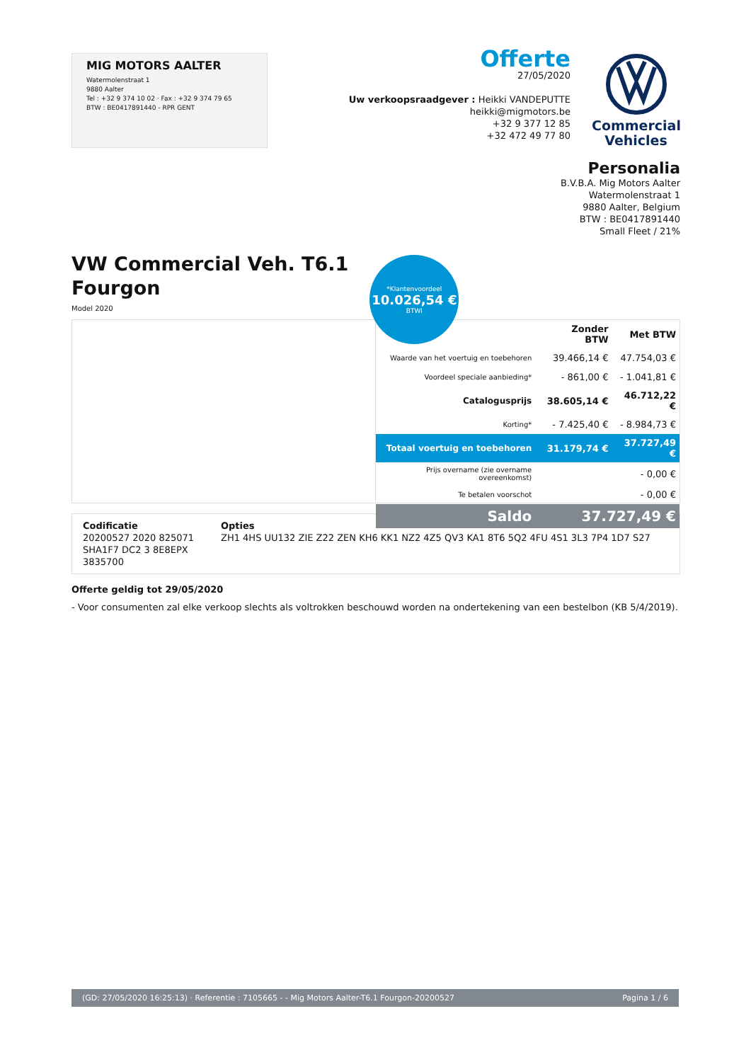MIG MOTORS AALTER
Watermolenstraat 1
9880 Aalter
Tel : +32 9 374 10 02 · Fax : +32 9 374 79 65
BTW : BE0417891440 - RPR GENT
Offerte
27/05/2020
Uw verkoopsraadgever : Heikki VANDEPUTTE
heikki@migmotors.be
+32 9 377 12 85
+32 472 49 77 80
Commercial
Vehicles
Personalia
B.V.B.A. Mig Motors Aalter
Watermolenstraat 1
9880 Aalter, Belgium
BTW : BE0417891440
Small Fleet / 21%
VW Commercial Veh. T6.1
Fourgon
Model 2020
*Klantenvoordeel
10.026,54 €
BTWI
| | Zonder BTW | Met BTW |
| --- | --- | --- |
| Waarde van het voertuig en toebehoren | 39.466,14 € | 47.754,03 € |
| Voordeel speciale aanbieding* | - 861,00 € | - 1.041,81 € |
| Catalogusprijs | 38.605,14 € | 46.712,22 € |
| Korting* | - 7.425,40 € | - 8.984,73 € |
| Totaal voertuig en toebehoren | 31.179,74 € | 37.727,49 € |
| Prijs overname (zie overname overeenkomst) | | - 0,00 € |
| Te betalen voorschot | | - 0,00 € |
| Saldo | 37.727,49 € | |
Codificatie
20200527 2020 825071
SHA1F7 DC2 3 8E8EPX
3835700
Opties
ZH1 4HS UU132 ZIE Z22 ZEN KH6 KK1 NZ2 4Z5 QV3 KA1 8T6 5Q2 4FU 4S1 3L3 7P4 1D7 S27
Offerte geldig tot 29/05/2020
- Voor consumenten zal elke verkoop slechts als voltrokken beschouwd worden na ondertekening van een bestelbon (KB 5/4/2019).
(GD: 27/05/2020 16:25:13) · Referentie : 7105665 - - Mig Motors Aalter-T6.1 Fourgon-20200527 Pagina 1 / 6